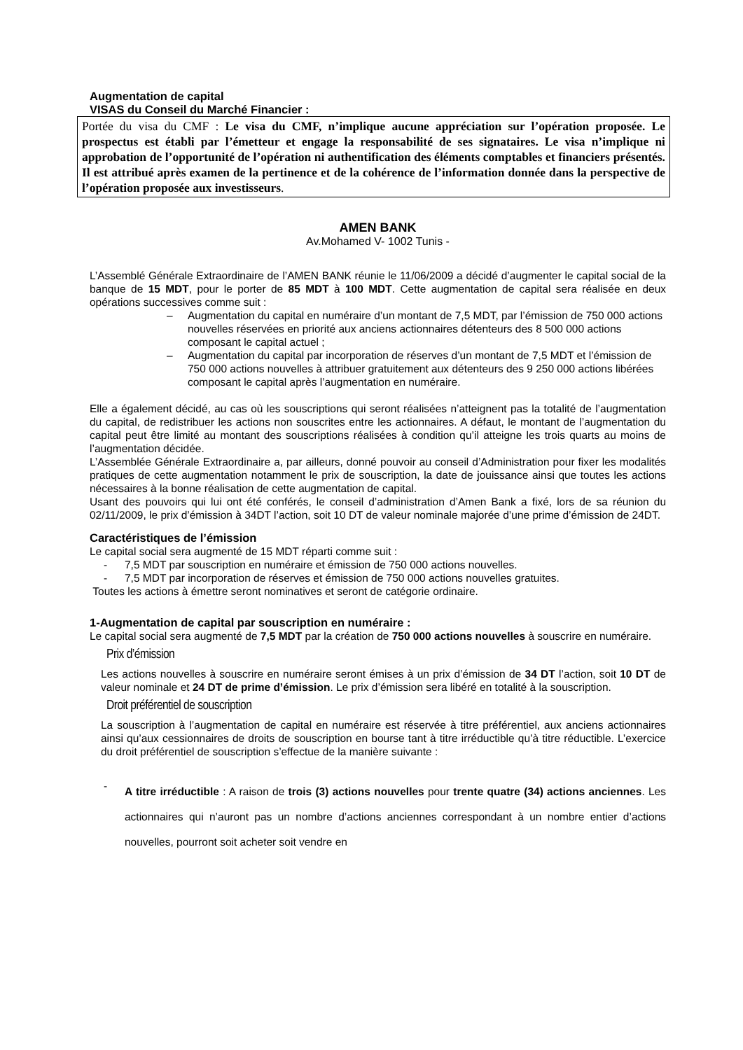Augmentation de capital
VISAS du Conseil du Marché Financier :
Portée du visa du CMF : Le visa du CMF, n’implique aucune appréciation sur l’opération proposée. Le prospectus est établi par l’émetteur et engage la responsabilité de ses signataires. Le visa n’implique ni approbation de l’opportunité de l’opération ni authentification des éléments comptables et financiers présentés. Il est attribué après examen de la pertinence et de la cohérence de l’information donnée dans la perspective de l’opération proposée aux investisseurs.
AMEN BANK
Av.Mohamed V- 1002 Tunis -
L’Assemblé Générale Extraordinaire de l’AMEN BANK réunie le 11/06/2009 a décidé d’augmenter le capital social de la banque de 15 MDT, pour le porter de 85 MDT à 100 MDT. Cette augmentation de capital sera réalisée en deux opérations successives comme suit :
– Augmentation du capital en numéraire d’un montant de 7,5 MDT, par l’émission de 750 000 actions nouvelles réservées en priorité aux anciens actionnaires détenteurs des 8 500 000 actions composant le capital actuel ;
– Augmentation du capital par incorporation de réserves d’un montant de 7,5 MDT et l’émission de 750 000 actions nouvelles à attribuer gratuitement aux détenteurs des 9 250 000 actions libérées composant le capital après l’augmentation en numéraire.
Elle a également décidé, au cas où les souscriptions qui seront réalisées n’atteignent pas la totalité de l’augmentation du capital, de redistribuer les actions non souscrites entre les actionnaires. A défaut, le montant de l’augmentation du capital peut être limité au montant des souscriptions réalisées à condition qu’il atteigne les trois quarts au moins de l’augmentation décidée.
L’Assemblée Générale Extraordinaire a, par ailleurs, donné pouvoir au conseil d’Administration pour fixer les modalités pratiques de cette augmentation notamment le prix de souscription, la date de jouissance ainsi que toutes les actions nécessaires à la bonne réalisation de cette augmentation de capital.
Usant des pouvoirs qui lui ont été conférés, le conseil d’administration d’Amen Bank a fixé, lors de sa réunion du 02/11/2009, le prix d’émission à 34DT l’action, soit 10 DT de valeur nominale majorée d’une prime d’émission de 24DT.
Caractéristiques de l’émission
Le capital social sera augmenté de 15 MDT réparti comme suit :
- 7,5 MDT par souscription en numéraire et émission de 750 000 actions nouvelles.
- 7,5 MDT par incorporation de réserves et émission de 750 000 actions nouvelles gratuites.
Toutes les actions à émettre seront nominatives et seront de catégorie ordinaire.
1-Augmentation de capital par souscription en numéraire :
Le capital social sera augmenté de 7,5 MDT par la création de 750 000 actions nouvelles à souscrire en numéraire.
Prix d’émission
Les actions nouvelles à souscrire en numéraire seront émises à un prix d’émission de 34 DT l’action, soit 10 DT de valeur nominale et 24 DT de prime d’émission. Le prix d’émission sera libéré en totalité à la souscription.
Droit préférentiel de souscription
La souscription à l’augmentation de capital en numéraire est réservée à titre préférentiel, aux anciens actionnaires ainsi qu’aux cessionnaires de droits de souscription en bourse tant à titre irréductible qu’à titre réductible. L’exercice du droit préférentiel de souscription s’effectue de la manière suivante :
-
A titre irréductible : A raison de trois (3) actions nouvelles pour trente quatre (34) actions anciennes. Les actionnaires qui n’auront pas un nombre d’actions anciennes correspondant à un nombre entier d’actions nouvelles, pourront soit acheter soit vendre en